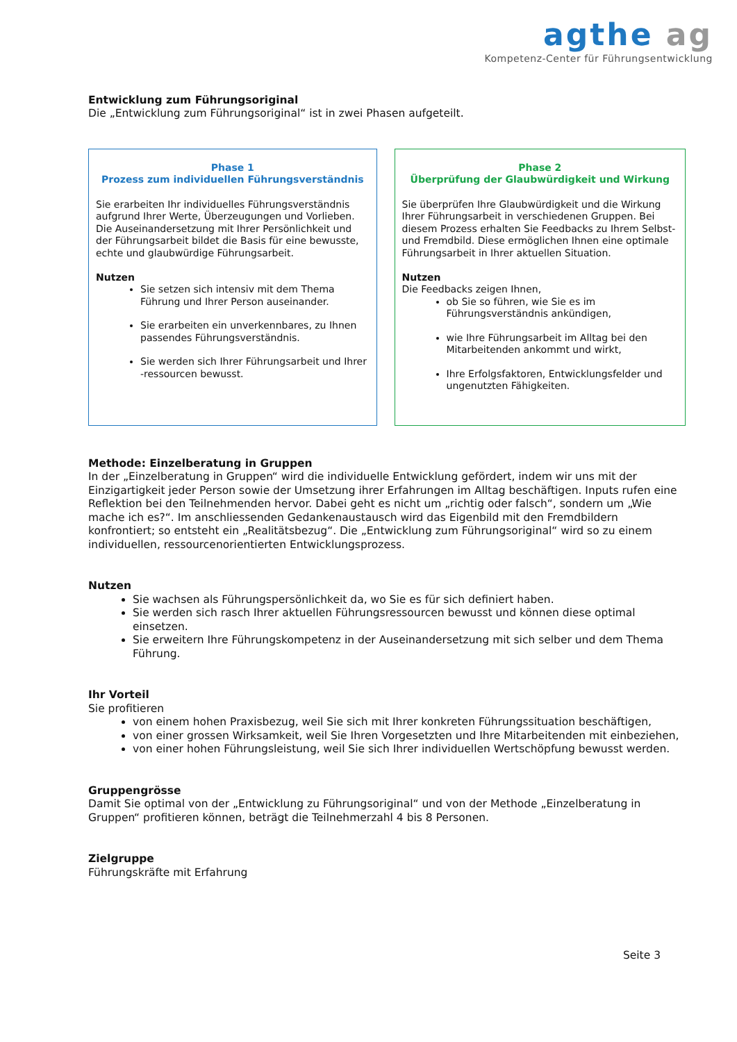agthe ag
Kompetenz-Center für Führungsentwicklung
Entwicklung zum Führungsoriginal
Die „Entwicklung zum Führungsoriginal“ ist in zwei Phasen aufgeteilt.
Phase 1
Prozess zum individuellen Führungsverständnis
Sie erarbeiten Ihr individuelles Führungsverständnis aufgrund Ihrer Werte, Überzeugungen und Vorlieben. Die Auseinandersetzung mit Ihrer Persönlichkeit und der Führungsarbeit bildet die Basis für eine bewusste, echte und glaubwürdige Führungsarbeit.
Nutzen
Sie setzen sich intensiv mit dem Thema Führung und Ihrer Person auseinander.
Sie erarbeiten ein unverkennbares, zu Ihnen passendes Führungsverständnis.
Sie werden sich Ihrer Führungsarbeit und Ihrer -ressourcen bewusst.
Phase 2
Überprüfung der Glaubwürdigkeit und Wirkung
Sie überprüfen Ihre Glaubwürdigkeit und die Wirkung Ihrer Führungsarbeit in verschiedenen Gruppen. Bei diesem Prozess erhalten Sie Feedbacks zu Ihrem Selbst- und Fremdbild. Diese ermöglichen Ihnen eine optimale Führungsarbeit in Ihrer aktuellen Situation.
Nutzen
Die Feedbacks zeigen Ihnen,
ob Sie so führen, wie Sie es im Führungsverständnis ankündigen,
wie Ihre Führungsarbeit im Alltag bei den Mitarbeitenden ankommt und wirkt,
Ihre Erfolgsfaktoren, Entwicklungsfelder und ungenutzten Fähigkeiten.
Methode: Einzelberatung in Gruppen
In der „Einzelberatung in Gruppen“ wird die individuelle Entwicklung gefördert, indem wir uns mit der Einzigartigkeit jeder Person sowie der Umsetzung ihrer Erfahrungen im Alltag beschäftigen. Inputs rufen eine Reflektion bei den Teilnehmenden hervor. Dabei geht es nicht um „richtig oder falsch“, sondern um „Wie mache ich es?“. Im anschliessenden Gedankenaustausch wird das Eigenbild mit den Fremdbildern konfrontiert; so entsteht ein „Realitätsbezug“. Die „Entwicklung zum Führungsoriginal“ wird so zu einem individuellen, ressourcenorientierten Entwicklungsprozess.
Nutzen
Sie wachsen als Führungspersönlichkeit da, wo Sie es für sich definiert haben.
Sie werden sich rasch Ihrer aktuellen Führungsressourcen bewusst und können diese optimal einsetzen.
Sie erweitern Ihre Führungskompetenz in der Auseinandersetzung mit sich selber und dem Thema Führung.
Ihr Vorteil
Sie profitieren
von einem hohen Praxisbezug, weil Sie sich mit Ihrer konkreten Führungssituation beschäftigen,
von einer grossen Wirksamkeit, weil Sie Ihren Vorgesetzten und Ihre Mitarbeitenden mit einbeziehen,
von einer hohen Führungsleistung, weil Sie sich Ihrer individuellen Wertschöpfung bewusst werden.
Gruppengrösse
Damit Sie optimal von der „Entwicklung zu Führungsoriginal“ und von der Methode „Einzelberatung in Gruppen“ profitieren können, beträgt die Teilnehmerzahl 4 bis 8 Personen.
Zielgruppe
Führungskräfte mit Erfahrung
Seite 3